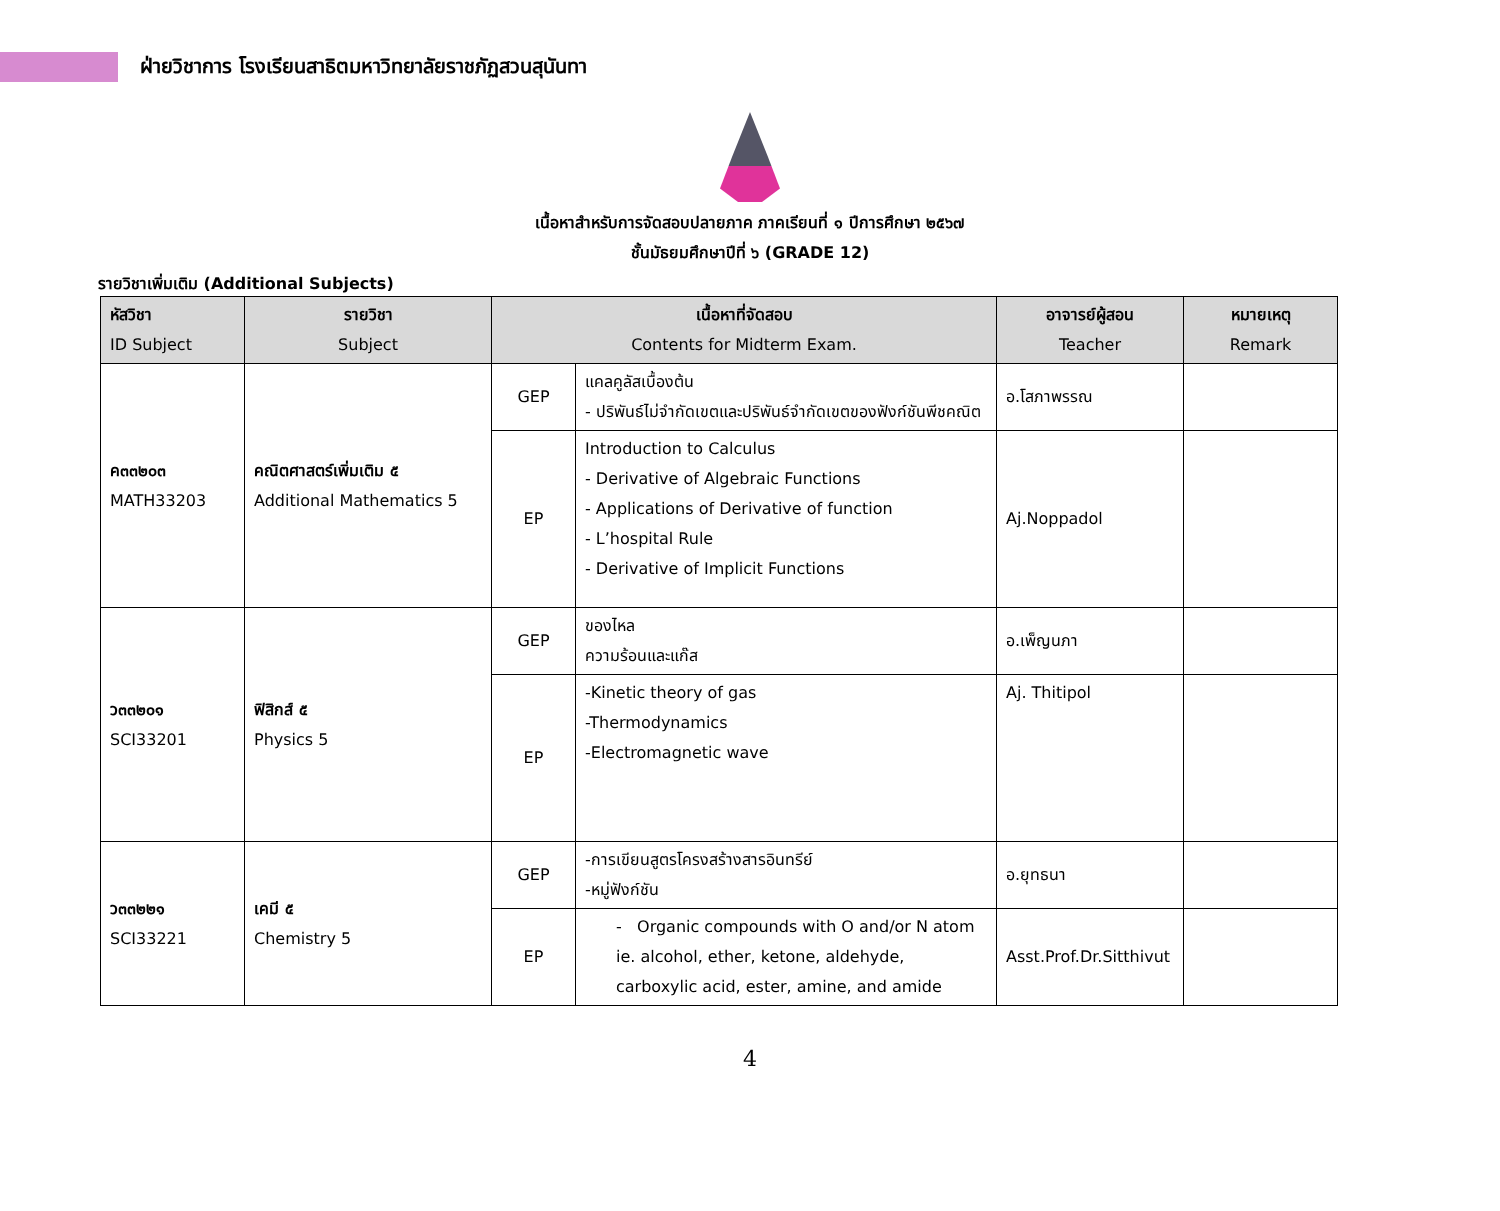ฝ่ายวิชาการ โรงเรียนสาธิตมหาวิทยาลัยราชภัฏสวนสุนันทา
เนื้อหาสำหรับการจัดสอบปลายภาค ภาคเรียนที่ ๑ ปีการศึกษา ๒๕๖๗
ชั้นมัธยมศึกษาปีที่ ๖ (GRADE 12)
รายวิชาเพิ่มเติม (Additional Subjects)
| หัสวิชา ID Subject | รายวิชา Subject | เนื้อหาที่จัดสอบ Contents for Midterm Exam. | | อาจารย์ผู้สอน Teacher | หมายเหตุ Remark |
| --- | --- | --- | --- | --- | --- |
| ค๓๓๒๐๓ MATH33203 | คณิตศาสตร์เพิ่มเติม ๕ Additional Mathematics 5 | GEP | แคลคูลัสเบื้องต้น - ปริพันธ์ไม่จำกัดเขตและปริพันธ์จำกัดเขตของฟังก์ชันพีชคณิต | อ.โสภาพรรณ | |
| | | EP | Introduction to Calculus - Derivative of Algebraic Functions - Applications of Derivative of function - L’hospital Rule - Derivative of Implicit Functions | Aj.Noppadol | |
| ว๓๓๒๐๑ SCI33201 | ฟิสิกส์ ๕ Physics 5 | GEP | ของไหล ความร้อนและแก๊ส | อ.เพ็ญนภา | |
| | | EP | -Kinetic theory of gas -Thermodynamics -Electromagnetic wave | Aj. Thitipol | |
| ว๓๓๒๒๑ SCI33221 | เคมี ๕ Chemistry 5 | GEP | -การเขียนสูตรโครงสร้างสารอินทรีย์ -หมู่ฟังก์ชัน | อ.ยุทธนา | |
| | | EP | - Organic compounds with O and/or N atom ie. alcohol, ether, ketone, aldehyde, carboxylic acid, ester, amine, and amide | Asst.Prof.Dr.Sitthivut | |
4